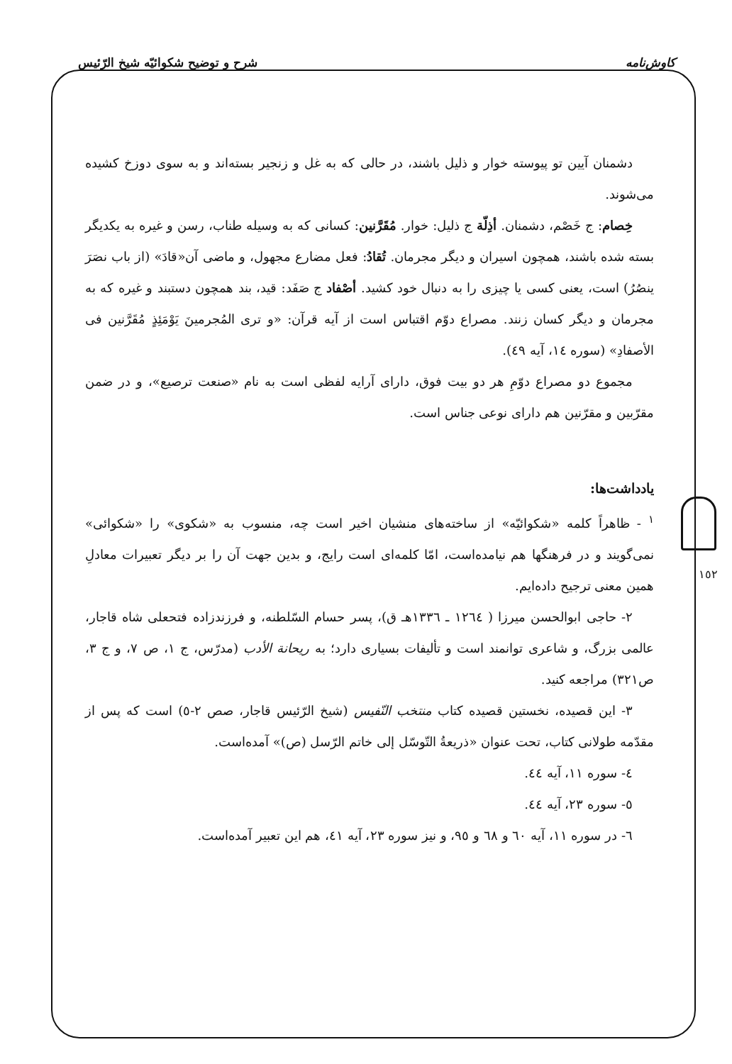کاوش‌نامه شرح و توضیح شکوائیّه شیخ الرّئیس
دشمنان آیین تو پیوسته خوار و ذلیل باشند، در حالی که به غل و زنجیر بسته‌اند و به سوی دوزخ کشیده می‌شوند.
خِصام: ج خَصْم، دشمنان. أذِلّة ج ذلیل: خوار. مُقَرَّنین: کسانی که به وسیله طناب، رسن و غیره به یکدیگر بسته شده باشند، همچون اسیران و دیگر مجرمان. تُقادُ: فعل مضارع مجهول، و ماضی آن«قادَ» (از باب نصَرَ ینصُرُ) است، یعنی کسی یا چیزی را به دنبال خود کشید. أصْفاد ج صَفَد: قید، بند همچون دستبند و غیره که به مجرمان و دیگر کسان زنند. مصراع دوّم اقتباس است از آیه قرآن: «و تری المُجرمینَ یَوْمَئِذٍ مُقَرَّنین فی الأصفادِ» (سوره ١٤، آیه ٤٩).
مجموع دو مصراع دوّمِ هر دو بیت فوق، دارای آرایه لفظی است به نام «صنعت ترصیع»، و در ضمن مقرّبین و مقرّنین هم دارای نوعی جناس است.
یادداشت‌ها:
<sup>١</sup> - ظاهراً کلمه «شکوائیّه» از ساخته‌های منشیان اخیر است چه، منسوب به «شکوی» را «شکوائی» نمی‌گویند و در فرهنگها هم نیامده‌است، امّا کلمه‌ای است رایج، و بدین جهت آن را بر دیگر تعبیرات معادلِ همین معنی ترجیح داده‌ایم.
٢- حاجی ابوالحسن میرزا ( ١٢٦٤ ـ ١٣٣٦هـ ق)، پسر حسام السّلطنه، و فرزندزاده فتحعلی شاه قاجار، عالمی بزرگ، و شاعری توانمند است و تألیفات بسیاری دارد؛ به ریحانة الأدب (مدرّس، ج ١، ص ٧، و ج ٣، ص٣٢١) مراجعه کنید.
٣- این قصیده، نخستین قصیده کتاب منتخب النّفیس (شیخ الرّئیس قاجار، صص ٢-٥) است که پس از مقدّمه طولانی کتاب، تحت عنوان «ذریعةُ التّوسّل إلی خاتم الرّسل (ص)» آمده‌است.
٤- سوره ١١، آیه ٤٤.
٥- سوره ٢٣، آیه ٤٤.
٦- در سوره ١١، آیه ٦٠ و ٦٨ و ٩٥، و نیز سوره ٢٣، آیه ٤١، هم این تعبیر آمده‌است.
١٥٢